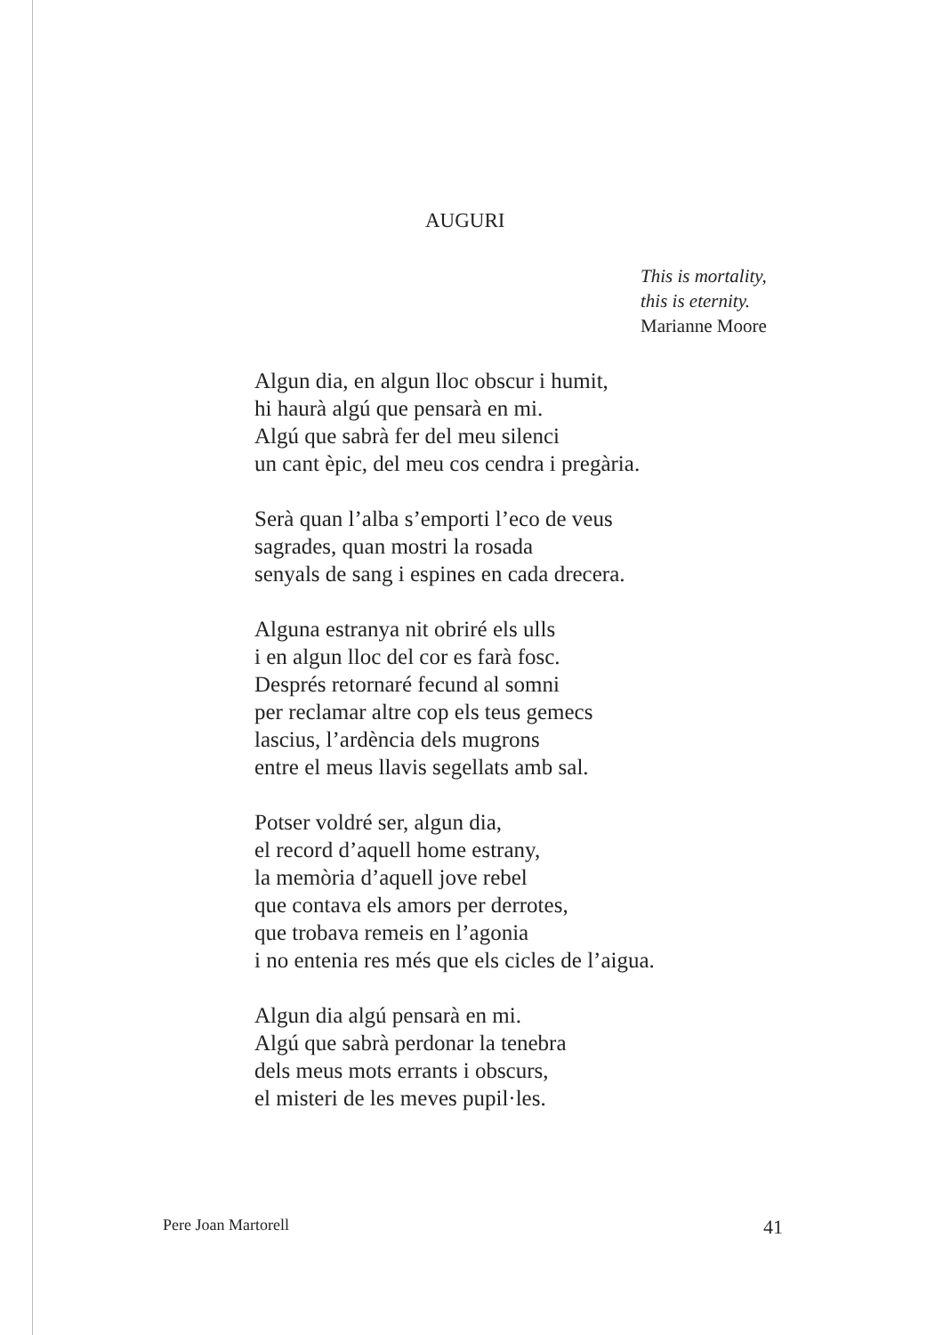AUGURI
This is mortality,
this is eternity.
Marianne Moore
Algun dia, en algun lloc obscur i humit,
hi haurà algú que pensarà en mi.
Algú que sabrà fer del meu silenci
un cant èpic, del meu cos cendra i pregària.
Serà quan l’alba s’emporti l’eco de veus
sagrades, quan mostri la rosada
senyals de sang i espines en cada drecera.
Alguna estranya nit obriré els ulls
i en algun lloc del cor es farà fosc.
Després retornaré fecund al somni
per reclamar altre cop els teus gemecs
lascius, l’ardència dels mugrons
entre el meus llavis segellats amb sal.
Potser voldré ser, algun dia,
el record d’aquell home estrany,
la memòria d’aquell jove rebel
que contava els amors per derrotes,
que trobava remeis en l’agonia
i no entenia res més que els cicles de l’aigua.
Algun dia algú pensarà en mi.
Algú que sabrà perdonar la tenebra
dels meus mots errants i obscurs,
el misteri de les meves pupil·les.
Pere Joan Martorell 41